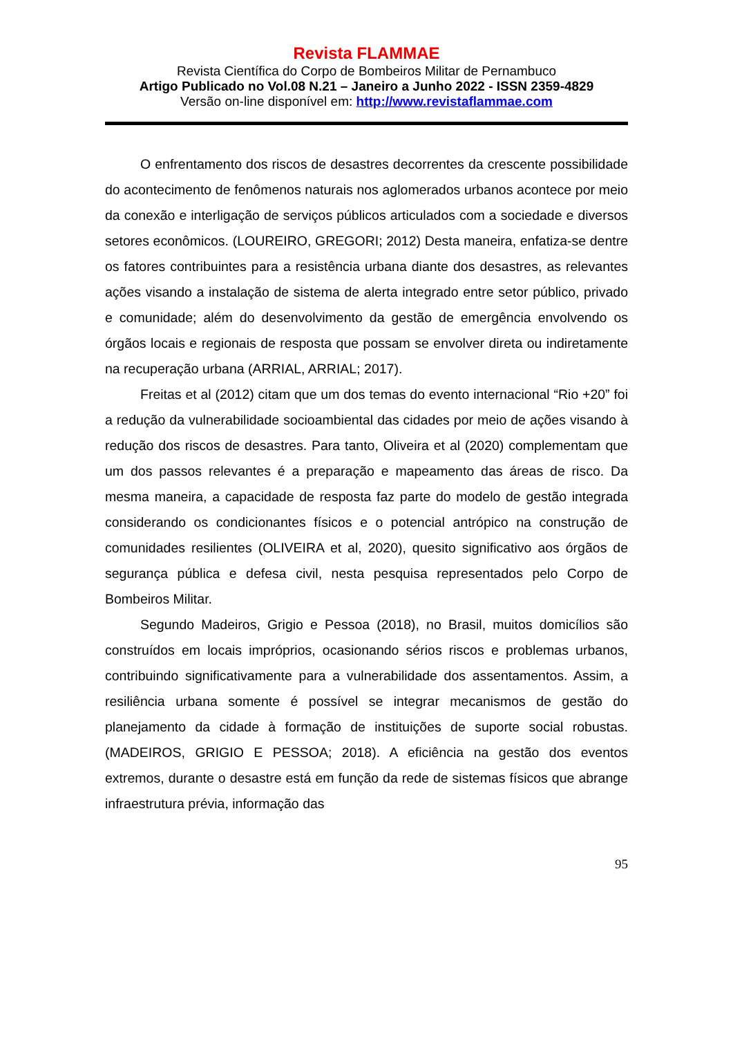Revista FLAMMAE
Revista Científica do Corpo de Bombeiros Militar de Pernambuco
Artigo Publicado no Vol.08 N.21 – Janeiro a Junho 2022 - ISSN 2359-4829
Versão on-line disponível em: http://www.revistaflammae.com
O enfrentamento dos riscos de desastres decorrentes da crescente possibilidade do acontecimento de fenômenos naturais nos aglomerados urbanos acontece por meio da conexão e interligação de serviços públicos articulados com a sociedade e diversos setores econômicos. (LOUREIRO, GREGORI; 2012) Desta maneira, enfatiza-se dentre os fatores contribuintes para a resistência urbana diante dos desastres, as relevantes ações visando a instalação de sistema de alerta integrado entre setor público, privado e comunidade; além do desenvolvimento da gestão de emergência envolvendo os órgãos locais e regionais de resposta que possam se envolver direta ou indiretamente na recuperação urbana (ARRIAL, ARRIAL; 2017).
Freitas et al (2012) citam que um dos temas do evento internacional “Rio +20” foi a redução da vulnerabilidade socioambiental das cidades por meio de ações visando à redução dos riscos de desastres. Para tanto, Oliveira et al (2020) complementam que um dos passos relevantes é a preparação e mapeamento das áreas de risco. Da mesma maneira, a capacidade de resposta faz parte do modelo de gestão integrada considerando os condicionantes físicos e o potencial antrópico na construção de comunidades resilientes (OLIVEIRA et al, 2020), quesito significativo aos órgãos de segurança pública e defesa civil, nesta pesquisa representados pelo Corpo de Bombeiros Militar.
Segundo Madeiros, Grigio e Pessoa (2018), no Brasil, muitos domicílios são construídos em locais impróprios, ocasionando sérios riscos e problemas urbanos, contribuindo significativamente para a vulnerabilidade dos assentamentos. Assim, a resiliência urbana somente é possível se integrar mecanismos de gestão do planejamento da cidade à formação de instituições de suporte social robustas. (MADEIROS, GRIGIO E PESSOA; 2018). A eficiência na gestão dos eventos extremos, durante o desastre está em função da rede de sistemas físicos que abrange infraestrutura prévia, informação das
95